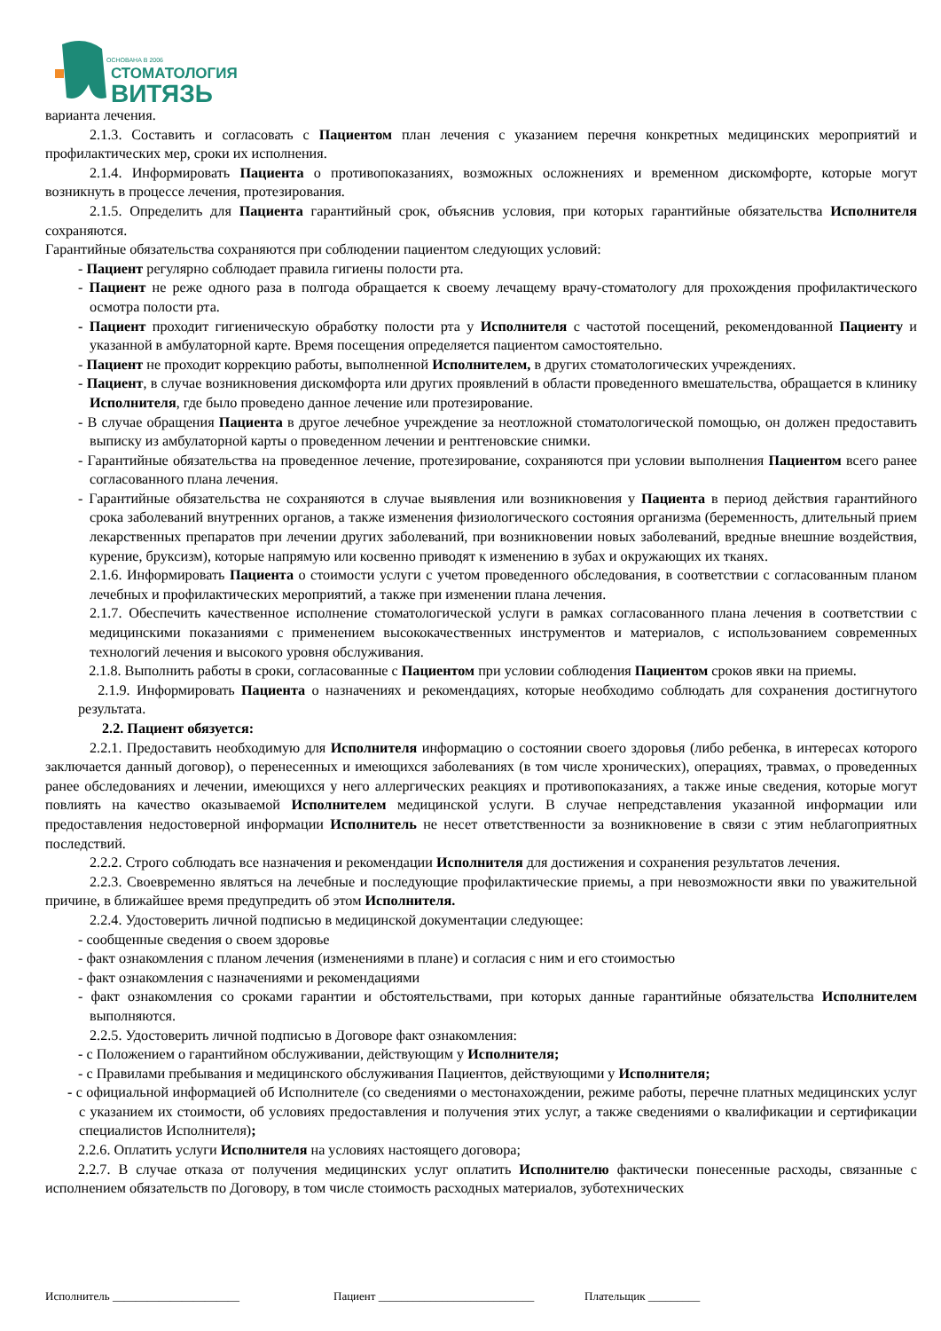ОСНОВАНА В 2006
СТОМАТОЛОГИЯ
ВИТЯЗЬ
варианта лечения.
2.1.3. Составить и согласовать с Пациентом план лечения с указанием перечня конкретных медицинских мероприятий и профилактических мер, сроки их исполнения.
2.1.4. Информировать Пациента о противопоказаниях, возможных осложнениях и временном дискомфорте, которые могут возникнуть в процессе лечения, протезирования.
2.1.5. Определить для Пациента гарантийный срок, объяснив условия, при которых гарантийные обязательства Исполнителя сохраняются.
Гарантийные обязательства сохраняются при соблюдении пациентом следующих условий:
- Пациент регулярно соблюдает правила гигиены полости рта.
- Пациент не реже одного раза в полгода обращается к своему лечащему врачу-стоматологу для прохождения профилактического осмотра полости рта.
- Пациент проходит гигиеническую обработку полости рта у Исполнителя с частотой посещений, рекомендованной Пациенту и указанной в амбулаторной карте. Время посещения определяется пациентом самостоятельно.
- Пациент не проходит коррекцию работы, выполненной Исполнителем, в других стоматологических учреждениях.
- Пациент, в случае возникновения дискомфорта или других проявлений в области проведенного вмешательства, обращается в клинику Исполнителя, где было проведено данное лечение или протезирование.
- В случае обращения Пациента в другое лечебное учреждение за неотложной стоматологической помощью, он должен предоставить выписку из амбулаторной карты о проведенном лечении и рентгеновские снимки.
- Гарантийные обязательства на проведенное лечение, протезирование, сохраняются при условии выполнения Пациентом всего ранее согласованного плана лечения.
- Гарантийные обязательства не сохраняются в случае выявления или возникновения у Пациента в период действия гарантийного срока заболеваний внутренних органов, а также изменения физиологического состояния организма (беременность, длительный прием лекарственных препаратов при лечении других заболеваний, при возникновении новых заболеваний, вредные внешние воздействия, курение, бруксизм), которые напрямую или косвенно приводят к изменению в зубах и окружающих их тканях.
2.1.6. Информировать Пациента о стоимости услуги с учетом проведенного обследования, в соответствии с согласованным планом лечебных и профилактических мероприятий, а также при изменении плана лечения.
2.1.7. Обеспечить качественное исполнение стоматологической услуги в рамках согласованного плана лечения в соответствии с медицинскими показаниями с применением высококачественных инструментов и материалов, с использованием современных технологий лечения и высокого уровня обслуживания.
2.1.8. Выполнить работы в сроки, согласованные с Пациентом при условии соблюдения Пациентом сроков явки на приемы.
2.1.9. Информировать Пациента о назначениях и рекомендациях, которые необходимо соблюдать для сохранения достигнутого результата.
2.2. Пациент обязуется:
2.2.1. Предоставить необходимую для Исполнителя информацию о состоянии своего здоровья (либо ребенка, в интересах которого заключается данный договор), о перенесенных и имеющихся заболеваниях (в том числе хронических), операциях, травмах, о проведенных ранее обследованиях и лечении, имеющихся у него аллергических реакциях и противопоказаниях, а также иные сведения, которые могут повлиять на качество оказываемой Исполнителем медицинской услуги. В случае непредставления указанной информации или предоставления недостоверной информации Исполнитель не несет ответственности за возникновение в связи с этим неблагоприятных последствий.
2.2.2. Строго соблюдать все назначения и рекомендации Исполнителя для достижения и сохранения результатов лечения.
2.2.3. Своевременно являться на лечебные и последующие профилактические приемы, а при невозможности явки по уважительной причине, в ближайшее время предупредить об этом Исполнителя.
2.2.4. Удостоверить личной подписью в медицинской документации следующее:
- сообщенные сведения о своем здоровье
- факт ознакомления с планом лечения (изменениями в плане) и согласия с ним и его стоимостью
- факт ознакомления с назначениями и рекомендациями
- факт ознакомления со сроками гарантии и обстоятельствами, при которых данные гарантийные обязательства Исполнителем выполняются.
2.2.5. Удостоверить личной подписью в Договоре факт ознакомления:
- с Положением о гарантийном обслуживании, действующим у Исполнителя;
- с Правилами пребывания и медицинского обслуживания Пациентов, действующими у Исполнителя;
- с официальной информацией об Исполнителе (со сведениями о местонахождении, режиме работы, перечне платных медицинских услуг с указанием их стоимости, об условиях предоставления и получения этих услуг, а также сведениями о квалификации и сертификации специалистов Исполнителя);
2.2.6. Оплатить услуги Исполнителя на условиях настоящего договора;
2.2.7. В случае отказа от получения медицинских услуг оплатить Исполнителю фактически понесенные расходы, связанные с исполнением обязательств по Договору, в том числе стоимость расходных материалов, зуботехнических
Исполнитель ______________________ Пациент ___________________________ Плательщик _________